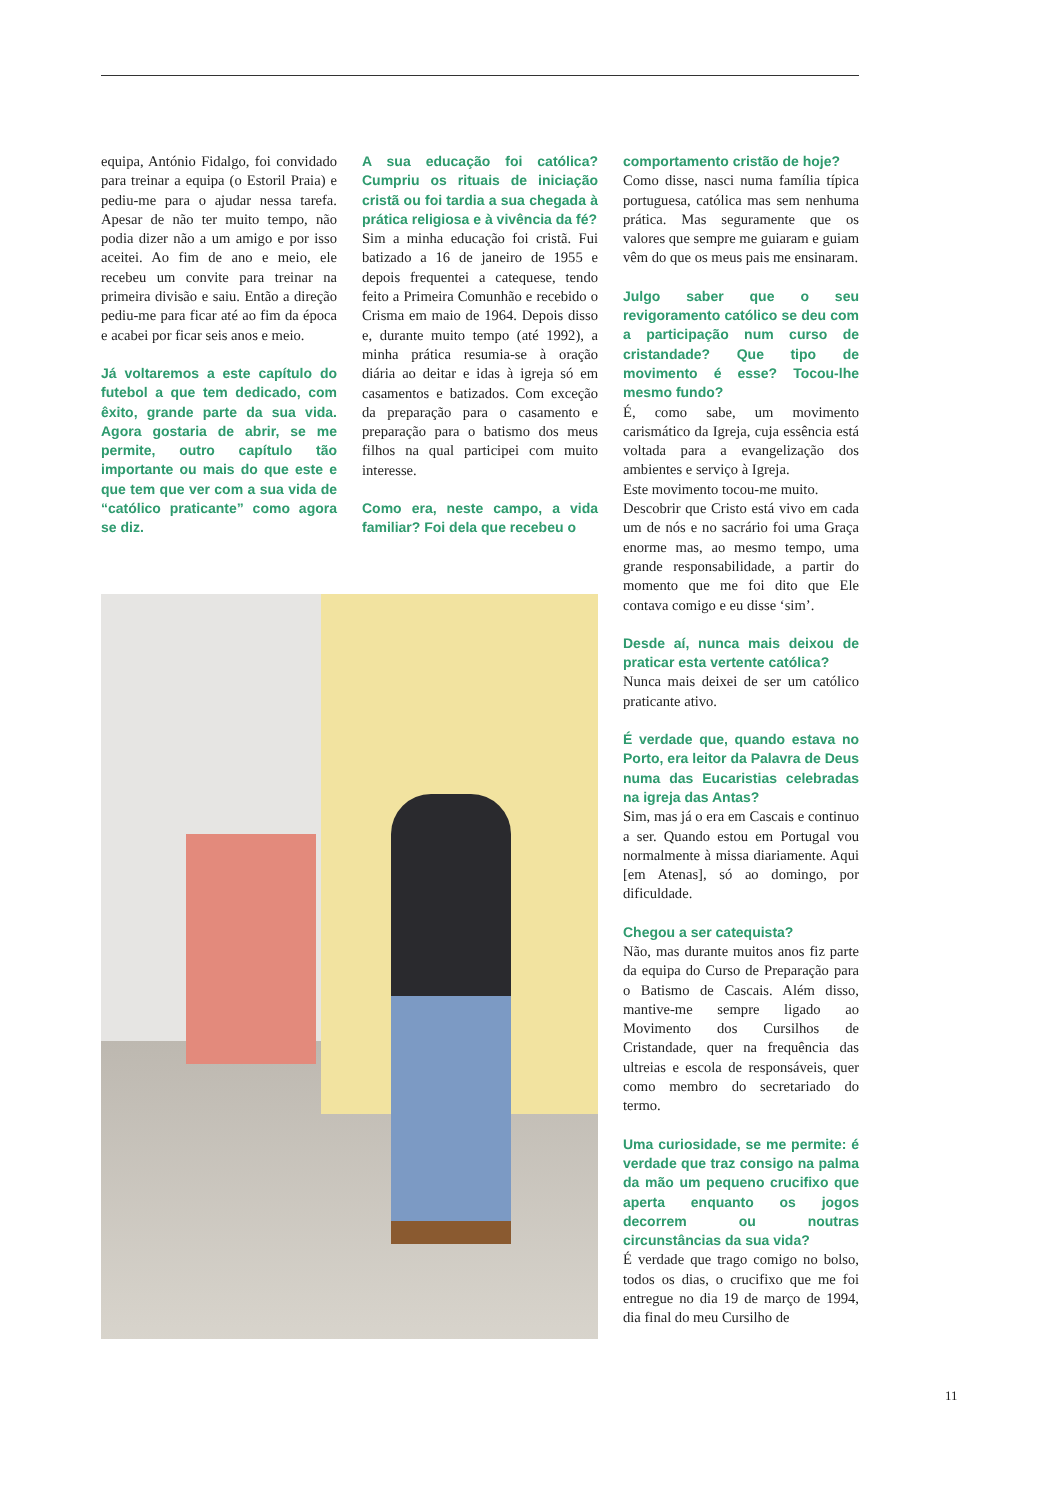equipa, António Fidalgo, foi convidado para treinar a equipa (o Estoril Praia) e pediu-me para o ajudar nessa tarefa. Apesar de não ter muito tempo, não podia dizer não a um amigo e por isso aceitei. Ao fim de ano e meio, ele recebeu um convite para treinar na primeira divisão e saiu. Então a direção pediu-me para ficar até ao fim da época e acabei por ficar seis anos e meio.
Já voltaremos a este capítulo do futebol a que tem dedicado, com êxito, grande parte da sua vida. Agora gostaria de abrir, se me permite, outro capítulo tão importante ou mais do que este e que tem que ver com a sua vida de “católico praticante” como agora se diz.
A sua educação foi católica? Cumpriu os rituais de iniciação cristã ou foi tardia a sua chegada à prática religiosa e à vivência da fé?
Sim a minha educação foi cristã. Fui batizado a 16 de janeiro de 1955 e depois frequentei a catequese, tendo feito a Primeira Comunhão e recebido o Crisma em maio de 1964. Depois disso e, durante muito tempo (até 1992), a minha prática resumia-se à oração diária ao deitar e idas à igreja só em casamentos e batizados. Com exceção da preparação para o casamento e preparação para o batismo dos meus filhos na qual participei com muito interesse.
Como era, neste campo, a vida familiar? Foi dela que recebeu o
comportamento cristão de hoje?
Como disse, nasci numa família típica portuguesa, católica mas sem nenhuma prática. Mas seguramente que os valores que sempre me guiaram e guiam vêm do que os meus pais me ensinaram.
Julgo saber que o seu revigoramento católico se deu com a participação num curso de cristandade? Que tipo de movimento é esse? Tocou-lhe mesmo fundo?
É, como sabe, um movimento carismático da Igreja, cuja essência está voltada para a evangelização dos ambientes e serviço à Igreja.
Este movimento tocou-me muito.
Descobrir que Cristo está vivo em cada um de nós e no sacrário foi uma Graça enorme mas, ao mesmo tempo, uma grande responsabilidade, a partir do momento que me foi dito que Ele contava comigo e eu disse ‘sim’.
Desde aí, nunca mais deixou de praticar esta vertente católica?
Nunca mais deixei de ser um católico praticante ativo.
É verdade que, quando estava no Porto, era leitor da Palavra de Deus numa das Eucaristias celebradas na igreja das Antas?
Sim, mas já o era em Cascais e continuo a ser. Quando estou em Portugal vou normalmente à missa diariamente. Aqui [em Atenas], só ao domingo, por dificuldade.
Chegou a ser catequista?
Não, mas durante muitos anos fiz parte da equipa do Curso de Preparação para o Batismo de Cascais. Além disso, mantive-me sempre ligado ao Movimento dos Cursilhos de Cristandade, quer na frequência das ultreias e escola de responsáveis, quer como membro do secretariado do termo.
Uma curiosidade, se me permite: é verdade que traz consigo na palma da mão um pequeno crucifixo que aperta enquanto os jogos decorrem ou noutras circunstâncias da sua vida?
É verdade que trago comigo no bolso, todos os dias, o crucifixo que me foi entregue no dia 19 de março de 1994, dia final do meu Cursilho de
11